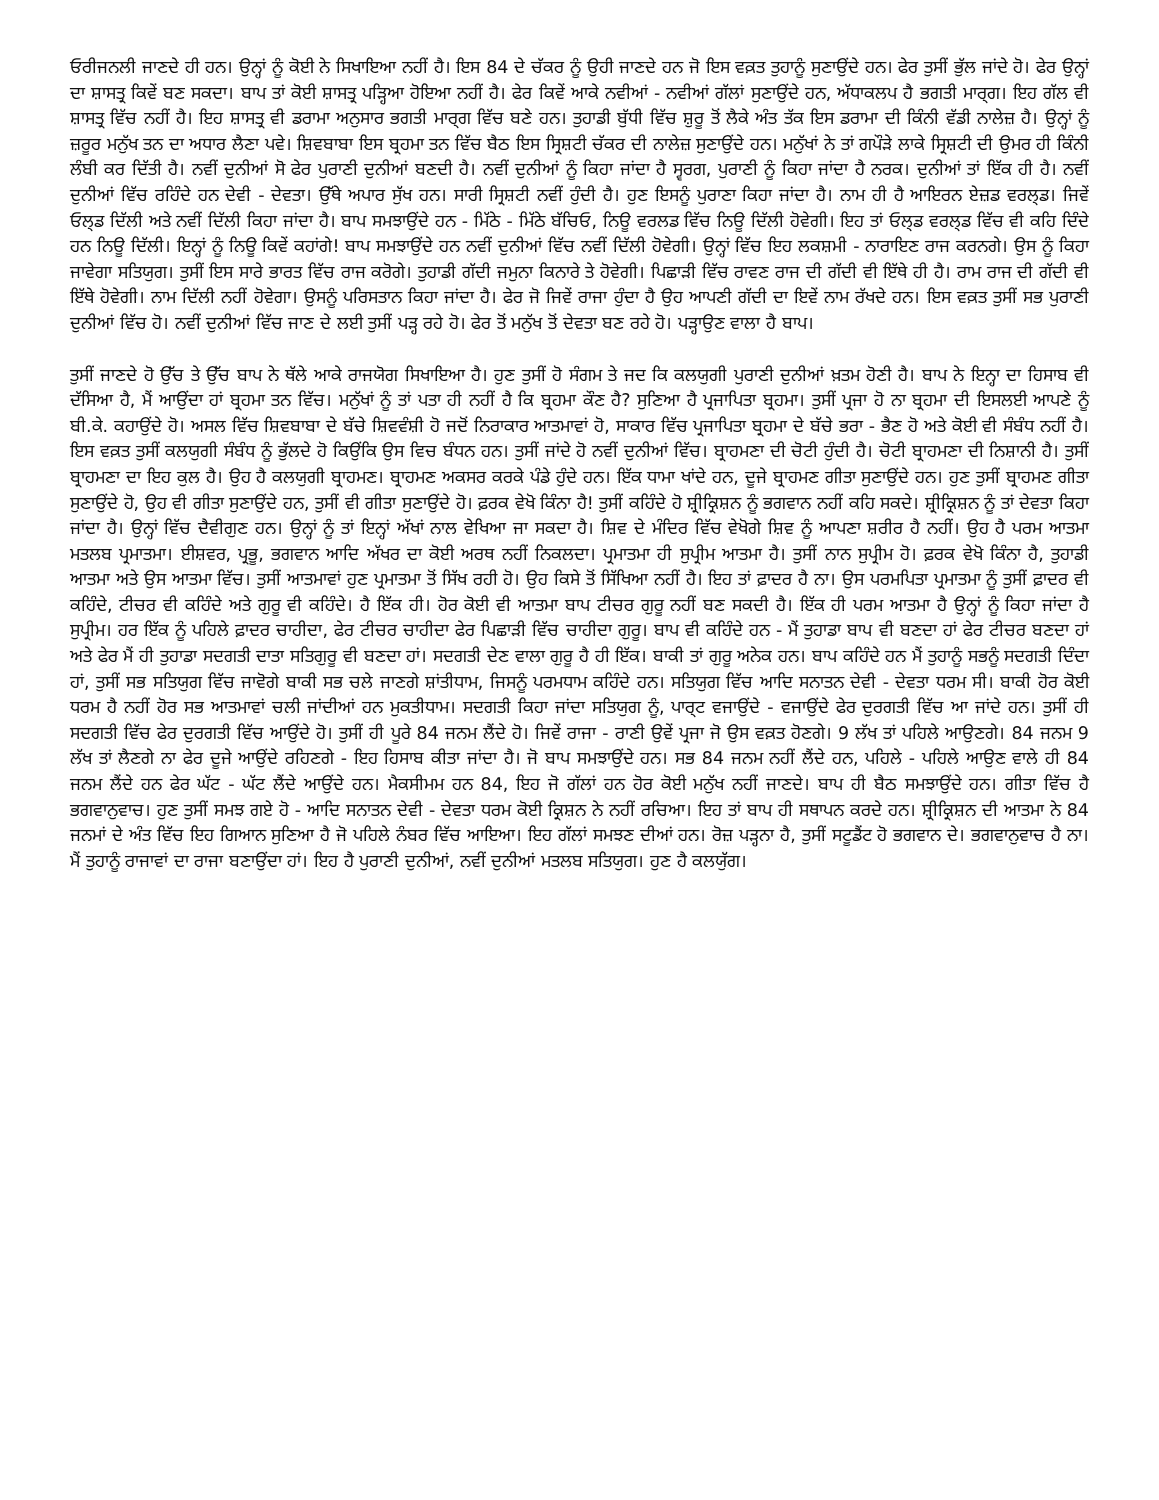ਓਰੀਜਨਲੀ ਜਾਣਦੇ ਹੀ ਹਨ। ਉਨ੍ਹਾਂ ਨੂੰ ਕੋਈ ਨੇ ਸਿਖਾਇਆ ਨਹੀਂ ਹੈ। ਇਸ 84 ਦੇ ਚੱਕਰ ਨੂੰ ਉਹੀ ਜਾਣਦੇ ਹਨ ਜੋ ਇਸ ਵਕ਼ਤ ਤੁਹਾਨੂੰ ਸੁਣਾਉਂਦੇ ਹਨ। ਫੇਰ ਤੁਸੀਂ ਭੁੱਲ ਜਾਂਦੇ ਹੋ। ਫੇਰ ਉਨ੍ਹਾਂ ਦਾ ਸ਼ਾਸਤ੍ਰ ਕਿਵੇਂ ਬਣ ਸਕਦਾ। ਬਾਪ ਤਾਂ ਕੋਈ ਸ਼ਾਸਤ੍ਰ ਪੜ੍ਹਿਆ ਹੋਇਆ ਨਹੀਂ ਹੈ। ਫੇਰ ਕਿਵੇਂ ਆਕੇ ਨਵੀਆਂ - ਨਵੀਆਂ ਗੱਲਾਂ ਸੁਣਾਉਂਦੇ ਹਨ, ਅੱਧਾਕਲਪ ਹੈ ਭਗਤੀ ਮਾਰ੍ਗ। ਇਹ ਗੱਲ ਵੀ ਸ਼ਾਸਤ੍ਰ ਵਿੱਚ ਨਹੀਂ ਹੈ। ਇਹ ਸ਼ਾਸਤ੍ਰ ਵੀ ਡਰਾਮਾ ਅਨੁਸਾਰ ਭਗਤੀ ਮਾਰ੍ਗ ਵਿੱਚ ਬਣੇ ਹਨ। ਤੁਹਾਡੀ ਬੁੱਧੀ ਵਿੱਚ ਸ਼ੁਰੂ ਤੋਂ ਲੈਕੇ ਅੰਤ ਤੱਕ ਇਸ ਡਰਾਮਾ ਦੀ ਕਿੰਨੀ ਵੱਡੀ ਨਾਲੇਜ਼ ਹੈ। ਉਨ੍ਹਾਂ ਨੂੰ ਜ਼ਰੂਰ ਮਨੁੱਖ ਤਨ ਦਾ ਅਧਾਰ ਲੈਣਾ ਪਵੇ। ਸ਼ਿਵਬਾਬਾ ਇਸ ਬ੍ਰਹਮਾ ਤਨ ਵਿੱਚ ਬੈਠ ਇਸ ਸ੍ਰਿਸ਼ਟੀ ਚੱਕਰ ਦੀ ਨਾਲੇਜ਼ ਸੁਣਾਉਂਦੇ ਹਨ। ਮਨੁੱਖਾਂ ਨੇ ਤਾਂ ਗਪੌੜੇ ਲਾਕੇ ਸ੍ਰਿਸ਼ਟੀ ਦੀ ਉਮਰ ਹੀ ਕਿੰਨੀ ਲੰਬੀ ਕਰ ਦਿੱਤੀ ਹੈ। ਨਵੀਂ ਦੁਨੀਆਂ ਸੋ ਫੇਰ ਪੁਰਾਣੀ ਦੁਨੀਆਂ ਬਣਦੀ ਹੈ। ਨਵੀਂ ਦੁਨੀਆਂ ਨੂੰ ਕਿਹਾ ਜਾਂਦਾ ਹੈ ਸ੍ਵਰਗ, ਪੁਰਾਣੀ ਨੂੰ ਕਿਹਾ ਜਾਂਦਾ ਹੈ ਨਰਕ। ਦੁਨੀਆਂ ਤਾਂ ਇੱਕ ਹੀ ਹੈ। ਨਵੀਂ ਦੁਨੀਆਂ ਵਿੱਚ ਰਹਿੰਦੇ ਹਨ ਦੇਵੀ - ਦੇਵਤਾ। ਉੱਥੇ ਅਪਾਰ ਸੁੱਖ ਹਨ। ਸਾਰੀ ਸ੍ਰਿਸ਼ਟੀ ਨਵੀਂ ਹੁੰਦੀ ਹੈ। ਹੁਣ ਇਸਨੂੰ ਪੁਰਾਣਾ ਕਿਹਾ ਜਾਂਦਾ ਹੈ। ਨਾਮ ਹੀ ਹੈ ਆਇਰਨ ਏਜ਼ਡ ਵਰਲ੍ਡ। ਜਿਵੇਂ ਓਲ੍ਡ ਦਿੱਲੀ ਅਤੇ ਨਵੀਂ ਦਿੱਲੀ ਕਿਹਾ ਜਾਂਦਾ ਹੈ। ਬਾਪ ਸਮਝਾਉਂਦੇ ਹਨ - ਮਿੱਠੇ - ਮਿੱਠੇ ਬੱਚਿਓ, ਨਿਊ ਵਰਲਡ ਵਿੱਚ ਨਿਊ ਦਿੱਲੀ ਹੋਵੇਗੀ। ਇਹ ਤਾਂ ਓਲ੍ਡ ਵਰਲ੍ਡ ਵਿੱਚ ਵੀ ਕਹਿ ਦਿੰਦੇ ਹਨ ਨਿਊ ਦਿੱਲੀ। ਇਨ੍ਹਾਂ ਨੂੰ ਨਿਊ ਕਿਵੇਂ ਕਹਾਂਗੇ! ਬਾਪ ਸਮਝਾਉਂਦੇ ਹਨ ਨਵੀਂ ਦੁਨੀਆਂ ਵਿੱਚ ਨਵੀਂ ਦਿੱਲੀ ਹੋਵੇਗੀ। ਉਨ੍ਹਾਂ ਵਿੱਚ ਇਹ ਲਕਸ਼ਮੀ - ਨਾਰਾਇਣ ਰਾਜ ਕਰਨਗੇ। ਉਸ ਨੂੰ ਕਿਹਾ ਜਾਵੇਗਾ ਸਤਿਯੁਗ। ਤੁਸੀਂ ਇਸ ਸਾਰੇ ਭਾਰਤ ਵਿੱਚ ਰਾਜ ਕਰੋਗੇ। ਤੁਹਾਡੀ ਗੱਦੀ ਜਮੁਨਾ ਕਿਨਾਰੇ ਤੇ ਹੋਵੇਗੀ। ਪਿਛਾੜੀ ਵਿੱਚ ਰਾਵਣ ਰਾਜ ਦੀ ਗੱਦੀ ਵੀ ਇੱਥੇ ਹੀ ਹੈ। ਰਾਮ ਰਾਜ ਦੀ ਗੱਦੀ ਵੀ ਇੱਥੇ ਹੋਵੇਗੀ। ਨਾਮ ਦਿੱਲੀ ਨਹੀਂ ਹੋਵੇਗਾ। ਉਸਨੂੰ ਪਰਿਸਤਾਨ ਕਿਹਾ ਜਾਂਦਾ ਹੈ। ਫੇਰ ਜੋ ਜਿਵੇਂ ਰਾਜਾ ਹੁੰਦਾ ਹੈ ਉਹ ਆਪਣੀ ਗੱਦੀ ਦਾ ਇਵੇਂ ਨਾਮ ਰੱਖਦੇ ਹਨ। ਇਸ ਵਕ਼ਤ ਤੁਸੀਂ ਸਭ ਪੁਰਾਣੀ ਦੁਨੀਆਂ ਵਿੱਚ ਹੋ। ਨਵੀਂ ਦੁਨੀਆਂ ਵਿੱਚ ਜਾਣ ਦੇ ਲਈ ਤੁਸੀਂ ਪੜ੍ਹ ਰਹੇ ਹੋ। ਫੇਰ ਤੋਂ ਮਨੁੱਖ ਤੋਂ ਦੇਵਤਾ ਬਣ ਰਹੇ ਹੋ। ਪੜ੍ਹਾਉਣ ਵਾਲਾ ਹੈ ਬਾਪ।
ਤੁਸੀਂ ਜਾਣਦੇ ਹੋ ਉੱਚ ਤੇ ਉੱਚ ਬਾਪ ਨੇ ਥੱਲੇ ਆਕੇ ਰਾਜਯੋਗ ਸਿਖਾਇਆ ਹੈ। ਹੁਣ ਤੁਸੀਂ ਹੋ ਸੰਗਮ ਤੇ ਜਦ ਕਿ ਕਲਯੁਗੀ ਪੁਰਾਣੀ ਦੁਨੀਆਂ ਖ਼ਤਮ ਹੋਣੀ ਹੈ। ਬਾਪ ਨੇ ਇਨ੍ਹਾ ਦਾ ਹਿਸਾਬ ਵੀ ਦੱਸਿਆ ਹੈ, ਮੈਂ ਆਉਂਦਾ ਹਾਂ ਬ੍ਰਹਮਾ ਤਨ ਵਿੱਚ। ਮਨੁੱਖਾਂ ਨੂੰ ਤਾਂ ਪਤਾ ਹੀ ਨਹੀਂ ਹੈ ਕਿ ਬ੍ਰਹਮਾ ਕੌਣ ਹੈ? ਸੁਣਿਆ ਹੈ ਪ੍ਰਜਾਪਿਤਾ ਬ੍ਰਹਮਾ। ਤੁਸੀਂ ਪ੍ਰਜਾ ਹੋ ਨਾ ਬ੍ਰਹਮਾ ਦੀ ਇਸਲਈ ਆਪਣੇ ਨੂੰ ਬੀ.ਕੇ. ਕਹਾਉਂਦੇ ਹੋ। ਅਸਲ ਵਿੱਚ ਸ਼ਿਵਬਾਬਾ ਦੇ ਬੱਚੇ ਸ਼ਿਵਵੰਸ਼ੀ ਹੋ ਜਦੋਂ ਨਿਰਾਕਾਰ ਆਤਮਾਵਾਂ ਹੋ, ਸਾਕਾਰ ਵਿੱਚ ਪ੍ਰਜਾਪਿਤਾ ਬ੍ਰਹਮਾ ਦੇ ਬੱਚੇ ਭਰਾ - ਭੈਣ ਹੋ ਅਤੇ ਕੋਈ ਵੀ ਸੰਬੰਧ ਨਹੀਂ ਹੈ। ਇਸ ਵਕ਼ਤ ਤੁਸੀਂ ਕਲਯੁਗੀ ਸੰਬੰਧ ਨੂੰ ਭੁੱਲਦੇ ਹੋ ਕਿਉਂਕਿ ਉਸ ਵਿਚ ਬੰਧਨ ਹਨ। ਤੁਸੀਂ ਜਾਂਦੇ ਹੋ ਨਵੀਂ ਦੁਨੀਆਂ ਵਿੱਚ। ਬ੍ਰਾਹਮਣਾ ਦੀ ਚੋਟੀ ਹੁੰਦੀ ਹੈ। ਚੋਟੀ ਬ੍ਰਾਹਮਣਾ ਦੀ ਨਿਸ਼ਾਨੀ ਹੈ। ਤੁਸੀਂ ਬ੍ਰਾਹਮਣਾ ਦਾ ਇਹ ਕੁਲ ਹੈ। ਉਹ ਹੈ ਕਲਯੁਗੀ ਬ੍ਰਾਹਮਣ। ਬ੍ਰਾਹਮਣ ਅਕਸਰ ਕਰਕੇ ਪੰਡੇ ਹੁੰਦੇ ਹਨ। ਇੱਕ ਧਾਮਾ ਖਾਂਦੇ ਹਨ, ਦੂਜੇ ਬ੍ਰਾਹਮਣ ਗੀਤਾ ਸੁਣਾਉਂਦੇ ਹਨ। ਹੁਣ ਤੁਸੀਂ ਬ੍ਰਾਹਮਣ ਗੀਤਾ ਸੁਣਾਉਂਦੇ ਹੋ, ਉਹ ਵੀ ਗੀਤਾ ਸੁਣਾਉਂਦੇ ਹਨ, ਤੁਸੀਂ ਵੀ ਗੀਤਾ ਸੁਣਾਉਂਦੇ ਹੋ। ਫ਼ਰਕ ਵੇਖੋ ਕਿੰਨਾ ਹੈ! ਤੁਸੀਂ ਕਹਿੰਦੇ ਹੋ ਸ਼੍ਰੀਕ੍ਰਿਸ਼ਨ ਨੂੰ ਭਗਵਾਨ ਨਹੀਂ ਕਹਿ ਸਕਦੇ। ਸ਼੍ਰੀਕ੍ਰਿਸ਼ਨ ਨੂੰ ਤਾਂ ਦੇਵਤਾ ਕਿਹਾ ਜਾਂਦਾ ਹੈ। ਉਨ੍ਹਾਂ ਵਿੱਚ ਦੈਵੀਗੁਣ ਹਨ। ਉਨ੍ਹਾਂ ਨੂੰ ਤਾਂ ਇਨ੍ਹਾਂ ਅੱਖਾਂ ਨਾਲ ਵੇਖਿਆ ਜਾ ਸਕਦਾ ਹੈ। ਸ਼ਿਵ ਦੇ ਮੰਦਿਰ ਵਿੱਚ ਵੇਖੋਗੇ ਸ਼ਿਵ ਨੂੰ ਆਪਣਾ ਸ਼ਰੀਰ ਹੈ ਨਹੀਂ। ਉਹ ਹੈ ਪਰਮ ਆਤਮਾ ਮਤਲਬ ਪ੍ਰਮਾਤਮਾ। ਈਸ਼ਵਰ, ਪ੍ਰਭੂ, ਭਗਵਾਨ ਆਦਿ ਅੱਖਰ ਦਾ ਕੋਈ ਅਰਥ ਨਹੀਂ ਨਿਕਲਦਾ। ਪ੍ਰਮਾਤਮਾ ਹੀ ਸੁਪ੍ਰੀਮ ਆਤਮਾ ਹੈ। ਤੁਸੀਂ ਨਾਨ ਸੁਪ੍ਰੀਮ ਹੋ। ਫ਼ਰਕ ਵੇਖੋ ਕਿੰਨਾ ਹੈ, ਤੁਹਾਡੀ ਆਤਮਾ ਅਤੇ ਉਸ ਆਤਮਾ ਵਿੱਚ। ਤੁਸੀਂ ਆਤਮਾਵਾਂ ਹੁਣ ਪ੍ਰਮਾਤਮਾ ਤੋਂ ਸਿੱਖ ਰਹੀ ਹੋ। ਉਹ ਕਿਸੇ ਤੋਂ ਸਿੱਖਿਆ ਨਹੀਂ ਹੈ। ਇਹ ਤਾਂ ਫ਼ਾਦਰ ਹੈ ਨਾ। ਉਸ ਪਰਮਪਿਤਾ ਪ੍ਰਮਾਤਮਾ ਨੂੰ ਤੁਸੀਂ ਫ਼ਾਦਰ ਵੀ ਕਹਿੰਦੇ, ਟੀਚਰ ਵੀ ਕਹਿੰਦੇ ਅਤੇ ਗੁਰੂ ਵੀ ਕਹਿੰਦੇ। ਹੈ ਇੱਕ ਹੀ। ਹੋਰ ਕੋਈ ਵੀ ਆਤਮਾ ਬਾਪ ਟੀਚਰ ਗੁਰੂ ਨਹੀਂ ਬਣ ਸਕਦੀ ਹੈ। ਇੱਕ ਹੀ ਪਰਮ ਆਤਮਾ ਹੈ ਉਨ੍ਹਾਂ ਨੂੰ ਕਿਹਾ ਜਾਂਦਾ ਹੈ ਸੁਪ੍ਰੀਮ। ਹਰ ਇੱਕ ਨੂੰ ਪਹਿਲੇ ਫ਼ਾਦਰ ਚਾਹੀਦਾ, ਫੇਰ ਟੀਚਰ ਚਾਹੀਦਾ ਫੇਰ ਪਿਛਾੜੀ ਵਿੱਚ ਚਾਹੀਦਾ ਗੁਰੂ। ਬਾਪ ਵੀ ਕਹਿੰਦੇ ਹਨ - ਮੈਂ ਤੁਹਾਡਾ ਬਾਪ ਵੀ ਬਣਦਾ ਹਾਂ ਫੇਰ ਟੀਚਰ ਬਣਦਾ ਹਾਂ ਅਤੇ ਫੇਰ ਮੈਂ ਹੀ ਤੁਹਾਡਾ ਸਦਗਤੀ ਦਾਤਾ ਸਤਿਗੁਰੂ ਵੀ ਬਣਦਾ ਹਾਂ। ਸਦਗਤੀ ਦੇਣ ਵਾਲਾ ਗੁਰੂ ਹੈ ਹੀ ਇੱਕ। ਬਾਕੀ ਤਾਂ ਗੁਰੂ ਅਨੇਕ ਹਨ। ਬਾਪ ਕਹਿੰਦੇ ਹਨ ਮੈਂ ਤੁਹਾਨੂੰ ਸਭਨੂੰ ਸਦਗਤੀ ਦਿੰਦਾ ਹਾਂ, ਤੁਸੀਂ ਸਭ ਸਤਿਯੁਗ ਵਿੱਚ ਜਾਵੋਗੇ ਬਾਕੀ ਸਭ ਚਲੇ ਜਾਣਗੇ ਸ਼ਾਂਤੀਧਾਮ, ਜਿਸਨੂੰ ਪਰਮਧਾਮ ਕਹਿੰਦੇ ਹਨ। ਸਤਿਯੁਗ ਵਿੱਚ ਆਦਿ ਸਨਾਤਨ ਦੇਵੀ - ਦੇਵਤਾ ਧਰਮ ਸੀ। ਬਾਕੀ ਹੋਰ ਕੋਈ ਧਰਮ ਹੈ ਨਹੀਂ ਹੋਰ ਸਭ ਆਤਮਾਵਾਂ ਚਲੀ ਜਾਂਦੀਆਂ ਹਨ ਮੁਕਤੀਧਾਮ। ਸਦਗਤੀ ਕਿਹਾ ਜਾਂਦਾ ਸਤਿਯੁਗ ਨੂੰ, ਪਾਰ੍ਟ ਵਜਾਉਂਦੇ - ਵਜਾਉਂਦੇ ਫੇਰ ਦੁਰਗਤੀ ਵਿੱਚ ਆ ਜਾਂਦੇ ਹਨ। ਤੁਸੀਂ ਹੀ ਸਦਗਤੀ ਵਿੱਚ ਫੇਰ ਦੁਰਗਤੀ ਵਿੱਚ ਆਉਂਦੇ ਹੋ। ਤੁਸੀਂ ਹੀ ਪੂਰੇ 84 ਜਨਮ ਲੈਂਦੇ ਹੋ। ਜਿਵੇਂ ਰਾਜਾ - ਰਾਣੀ ਉਵੇਂ ਪ੍ਰਜਾ ਜੋ ਉਸ ਵਕ਼ਤ ਹੋਣਗੇ। 9 ਲੱਖ ਤਾਂ ਪਹਿਲੇ ਆਉਣਗੇ। 84 ਜਨਮ 9 ਲੱਖ ਤਾਂ ਲੈਣਗੇ ਨਾ ਫੇਰ ਦੂਜੇ ਆਉਂਦੇ ਰਹਿਣਗੇ - ਇਹ ਹਿਸਾਬ ਕੀਤਾ ਜਾਂਦਾ ਹੈ। ਜੋ ਬਾਪ ਸਮਝਾਉਂਦੇ ਹਨ। ਸਭ 84 ਜਨਮ ਨਹੀਂ ਲੈਂਦੇ ਹਨ, ਪਹਿਲੇ - ਪਹਿਲੇ ਆਉਣ ਵਾਲੇ ਹੀ 84 ਜਨਮ ਲੈਂਦੇ ਹਨ ਫੇਰ ਘੱਟ - ਘੱਟ ਲੈਂਦੇ ਆਉਂਦੇ ਹਨ। ਮੈਕਸੀਮਮ ਹਨ 84, ਇਹ ਜੋ ਗੱਲਾਂ ਹਨ ਹੋਰ ਕੋਈ ਮਨੁੱਖ ਨਹੀਂ ਜਾਣਦੇ। ਬਾਪ ਹੀ ਬੈਠ ਸਮਝਾਉਂਦੇ ਹਨ। ਗੀਤਾ ਵਿੱਚ ਹੈ ਭਗਵਾਨੁਵਾਚ। ਹੁਣ ਤੁਸੀਂ ਸਮਝ ਗਏ ਹੋ - ਆਦਿ ਸਨਾਤਨ ਦੇਵੀ - ਦੇਵਤਾ ਧਰਮ ਕੋਈ ਕ੍ਰਿਸ਼ਨ ਨੇ ਨਹੀਂ ਰਚਿਆ। ਇਹ ਤਾਂ ਬਾਪ ਹੀ ਸਥਾਪਨ ਕਰਦੇ ਹਨ। ਸ਼੍ਰੀਕ੍ਰਿਸ਼ਨ ਦੀ ਆਤਮਾ ਨੇ 84 ਜਨਮਾਂ ਦੇ ਅੰਤ ਵਿੱਚ ਇਹ ਗਿਆਨ ਸੁਣਿਆ ਹੈ ਜੋ ਪਹਿਲੇ ਨੰਬਰ ਵਿੱਚ ਆਇਆ। ਇਹ ਗੱਲਾਂ ਸਮਝਣ ਦੀਆਂ ਹਨ। ਰੋਜ਼ ਪੜ੍ਹਨਾ ਹੈ, ਤੁਸੀਂ ਸਟੂਡੈਂਟ ਹੋ ਭਗਵਾਨ ਦੇ। ਭਗਵਾਨੁਵਾਚ ਹੈ ਨਾ। ਮੈਂ ਤੁਹਾਨੂੰ ਰਾਜਾਵਾਂ ਦਾ ਰਾਜਾ ਬਣਾਉਂਦਾ ਹਾਂ। ਇਹ ਹੈ ਪੁਰਾਣੀ ਦੁਨੀਆਂ, ਨਵੀਂ ਦੁਨੀਆਂ ਮਤਲਬ ਸਤਿਯੁਗ। ਹੁਣ ਹੈ ਕਲਯੁੱਗ।